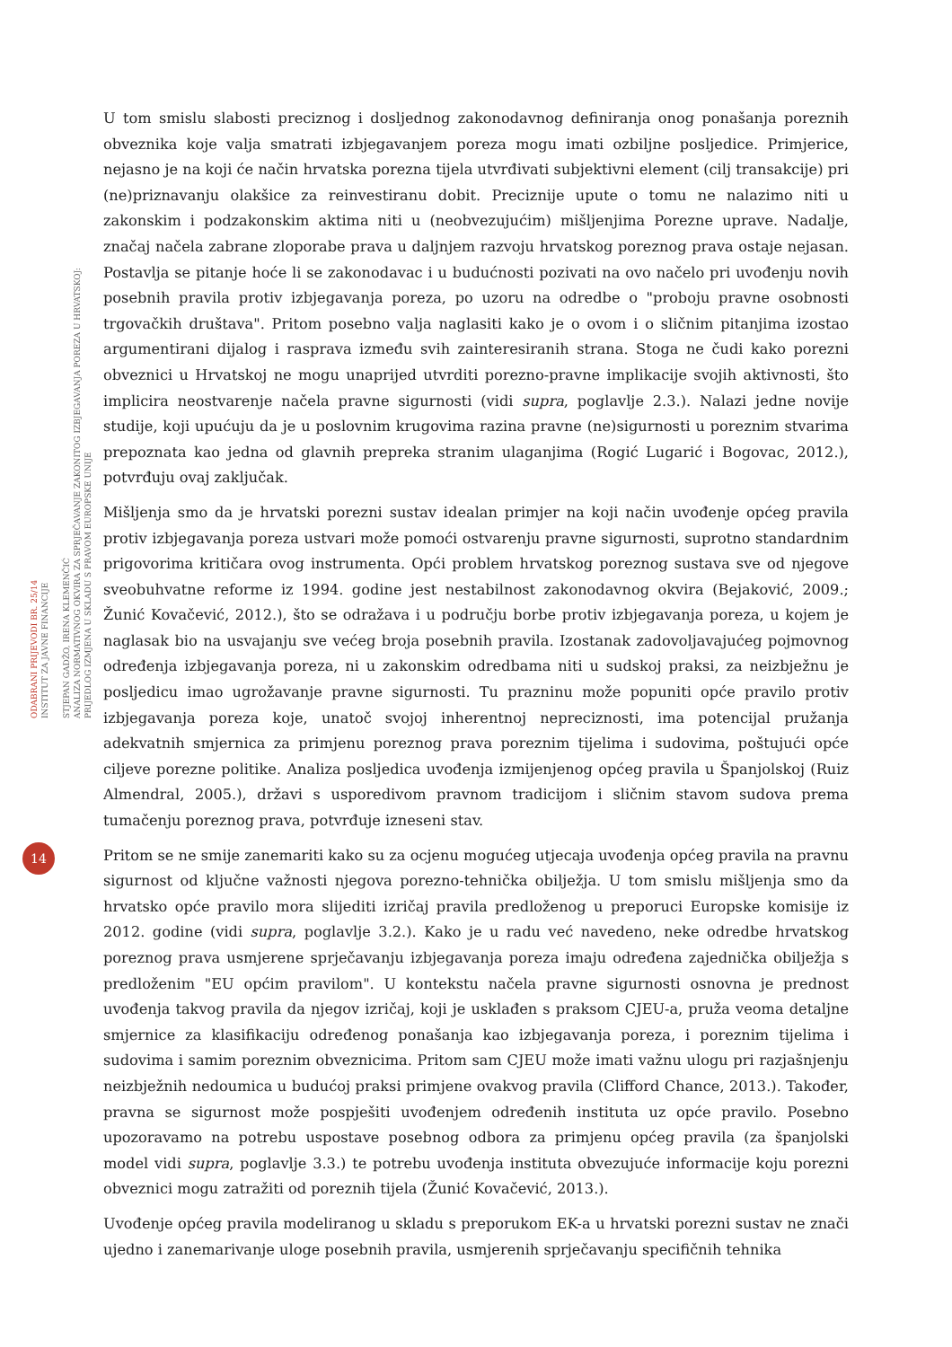ODABRANI PRIJEVODI BR. 25/14
INSTITUT ZA JAVNE FINANCIJE
STJEPAN GADŽO, IRENA KLEMENČIĆ
ANALIZA NORMATIVNOG OKVIRA ZA SPRJEČAVANJE ZAKONITOG IZBJEGAVANJA POREZA U HRVATSKOJ:
PRIJEDLOG IZMJENA U SKLADU S PRAVOM EUROPSKE UNIJE
14
U tom smislu slabosti preciznog i dosljednog zakonodavnog definiranja onog ponašanja poreznih obveznika koje valja smatrati izbjegavanjem poreza mogu imati ozbiljne posljedice. Primjerice, nejasno je na koji će način hrvatska porezna tijela utvrđivati subjektivni element (cilj transakcije) pri (ne)priznavanju olakšice za reinvestiranu dobit. Preciznije upute o tomu ne nalazimo niti u zakonskim i podzakonskim aktima niti u (neobvezujućim) mišljenjima Porezne uprave. Nadalje, značaj načela zabrane zloporabe prava u daljnjem razvoju hrvatskog poreznog prava ostaje nejasan. Postavlja se pitanje hoće li se zakonodavac i u budućnosti pozivati na ovo načelo pri uvođenju novih posebnih pravila protiv izbjegavanja poreza, po uzoru na odredbe o "proboju pravne osobnosti trgovačkih društava". Pritom posebno valja naglasiti kako je o ovom i o sličnim pitanjima izostao argumentirani dijalog i rasprava između svih zainteresiranih strana. Stoga ne čudi kako porezni obveznici u Hrvatskoj ne mogu unaprijed utvrditi porezno-pravne implikacije svojih aktivnosti, što implicira neostvarenje načela pravne sigurnosti (vidi supra, poglavlje 2.3.). Nalazi jedne novije studije, koji upućuju da je u poslovnim krugovima razina pravne (ne)sigurnosti u poreznim stvarima prepoznata kao jedna od glavnih prepreka stranim ulaganjima (Rogić Lugarić i Bogovac, 2012.), potvrđuju ovaj zaključak.
Mišljenja smo da je hrvatski porezni sustav idealan primjer na koji način uvođenje općeg pravila protiv izbjegavanja poreza ustvari može pomoći ostvarenju pravne sigurnosti, suprotno standardnim prigovorima kritičara ovog instrumenta. Opći problem hrvatskog poreznog sustava sve od njegove sveobuhvatne reforme iz 1994. godine jest nestabilnost zakonodavnog okvira (Bejaković, 2009.; Žunić Kovačević, 2012.), što se odražava i u području borbe protiv izbjegavanja poreza, u kojem je naglasak bio na usvajanju sve većeg broja posebnih pravila. Izostanak zadovoljavajućeg pojmovnog određenja izbjegavanja poreza, ni u zakonskim odredbama niti u sudskoj praksi, za neizbježnu je posljedicu imao ugrožavanje pravne sigurnosti. Tu prazninu može popuniti opće pravilo protiv izbjegavanja poreza koje, unatoč svojoj inherentnoj nepreciznosti, ima potencijal pružanja adekvatnih smjernica za primjenu poreznog prava poreznim tijelima i sudovima, poštujući opće ciljeve porezne politike. Analiza posljedica uvođenja izmijenjenog općeg pravila u Španjolskoj (Ruiz Almendral, 2005.), državi s usporedivom pravnom tradicijom i sličnim stavom sudova prema tumačenju poreznog prava, potvrđuje izneseni stav.
Pritom se ne smije zanemariti kako su za ocjenu mogućeg utjecaja uvođenja općeg pravila na pravnu sigurnost od ključne važnosti njegova porezno-tehnička obilježja. U tom smislu mišljenja smo da hrvatsko opće pravilo mora slijediti izričaj pravila predloženog u preporuci Europske komisije iz 2012. godine (vidi supra, poglavlje 3.2.). Kako je u radu već navedeno, neke odredbe hrvatskog poreznog prava usmjerene sprječavanju izbjegavanja poreza imaju određena zajednička obilježja s predloženim "EU općim pravilom". U kontekstu načela pravne sigurnosti osnovna je prednost uvođenja takvog pravila da njegov izričaj, koji je usklađen s praksom CJEU-a, pruža veoma detaljne smjernice za klasifikaciju određenog ponašanja kao izbjegavanja poreza, i poreznim tijelima i sudovima i samim poreznim obveznicima. Pritom sam CJEU može imati važnu ulogu pri razjašnjenju neizbježnih nedoumica u budućoj praksi primjene ovakvog pravila (Clifford Chance, 2013.). Također, pravna se sigurnost može pospješiti uvođenjem određenih instituta uz opće pravilo. Posebno upozoravamo na potrebu uspostave posebnog odbora za primjenu općeg pravila (za španjolski model vidi supra, poglavlje 3.3.) te potrebu uvođenja instituta obvezujuće informacije koju porezni obveznici mogu zatražiti od poreznih tijela (Žunić Kovačević, 2013.).
Uvođenje općeg pravila modeliranog u skladu s preporukom EK-a u hrvatski porezni sustav ne znači ujedno i zanemarivanje uloge posebnih pravila, usmjerenih sprječavanju specifičnih tehnika